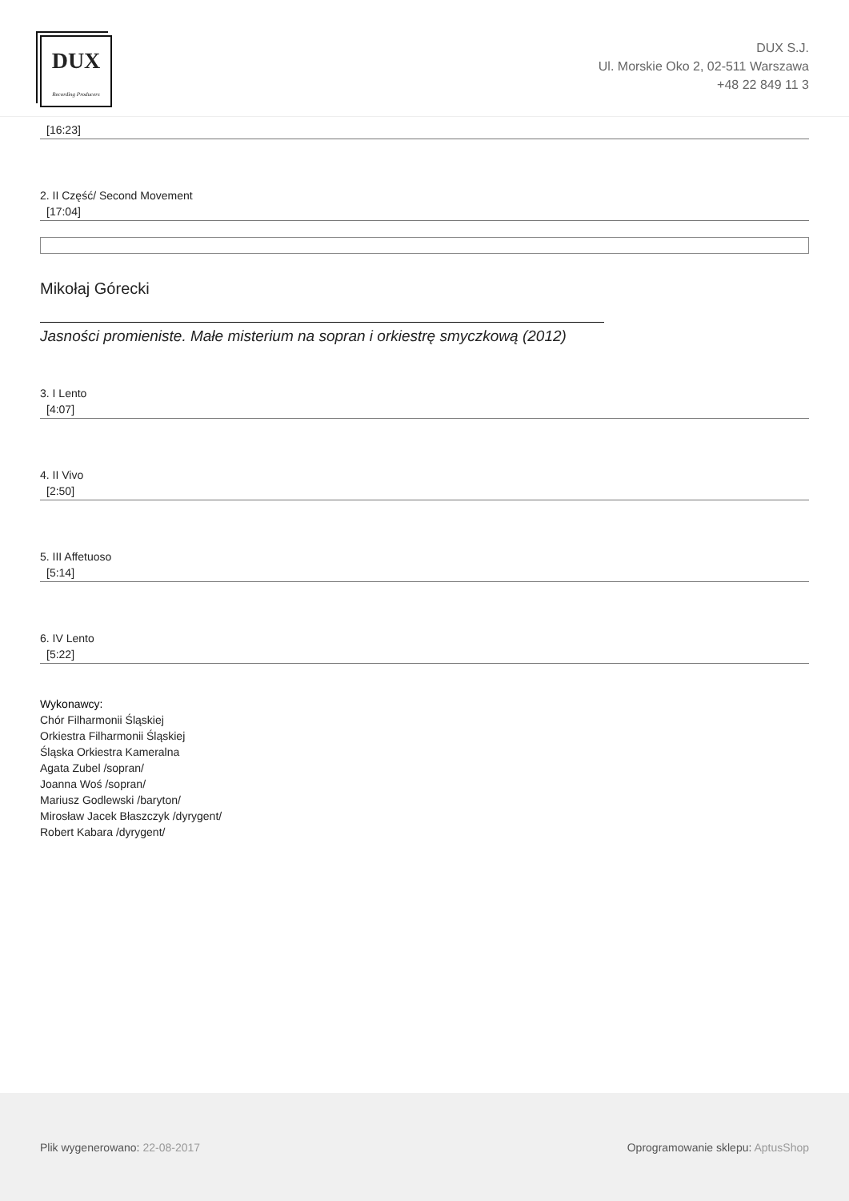DUX
Recording Producers
DUX S.J.
Ul. Morskie Oko 2, 02-511 Warszawa
+48 22 849 11 3
[16:23]
2. II Część/ Second Movement
[17:04]
Mikołaj Górecki
Jasności promieniste. Małe misterium na sopran i orkiestrę smyczkową (2012)
3. I Lento
[4:07]
4. II Vivo
[2:50]
5. III Affetuoso
[5:14]
6. IV Lento
[5:22]
Wykonawcy:
Chór Filharmonii Śląskiej
Orkiestra Filharmonii Śląskiej
Śląska Orkiestra Kameralna
Agata Zubel /sopran/
Joanna Woś /sopran/
Mariusz Godlewski /baryton/
Mirosław Jacek Błaszczyk /dyrygent/
Robert Kabara /dyrygent/
Plik wygenerowano: 22-08-2017
Oprogramowanie sklepu: AptusShop